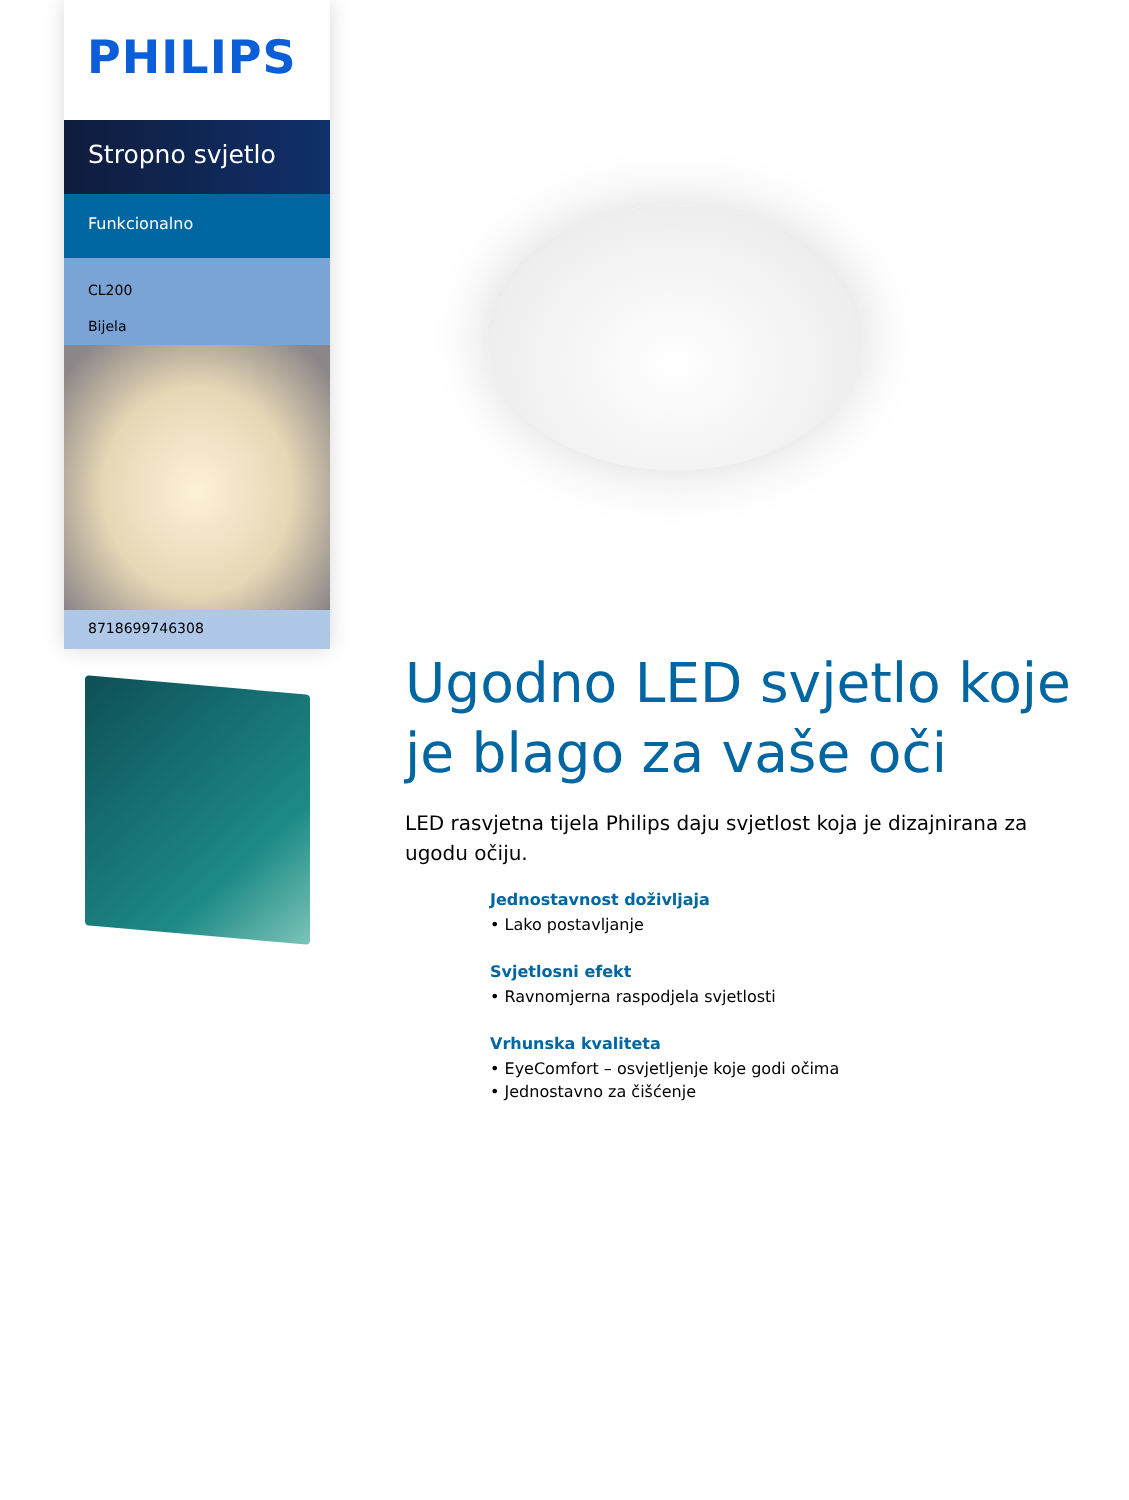PHILIPS
Stropno svjetlo
Funkcionalno
CL200
Bijela
8718699746308
Ugodno LED svjetlo koje je blago za vaše oči
LED rasvjetna tijela Philips daju svjetlost koja je dizajnirana za ugodu očiju.
Jednostavnost doživljaja
• Lako postavljanje
Svjetlosni efekt
• Ravnomjerna raspodjela svjetlosti
Vrhunska kvaliteta
• EyeComfort – osvjetljenje koje godi očima
• Jednostavno za čišćenje